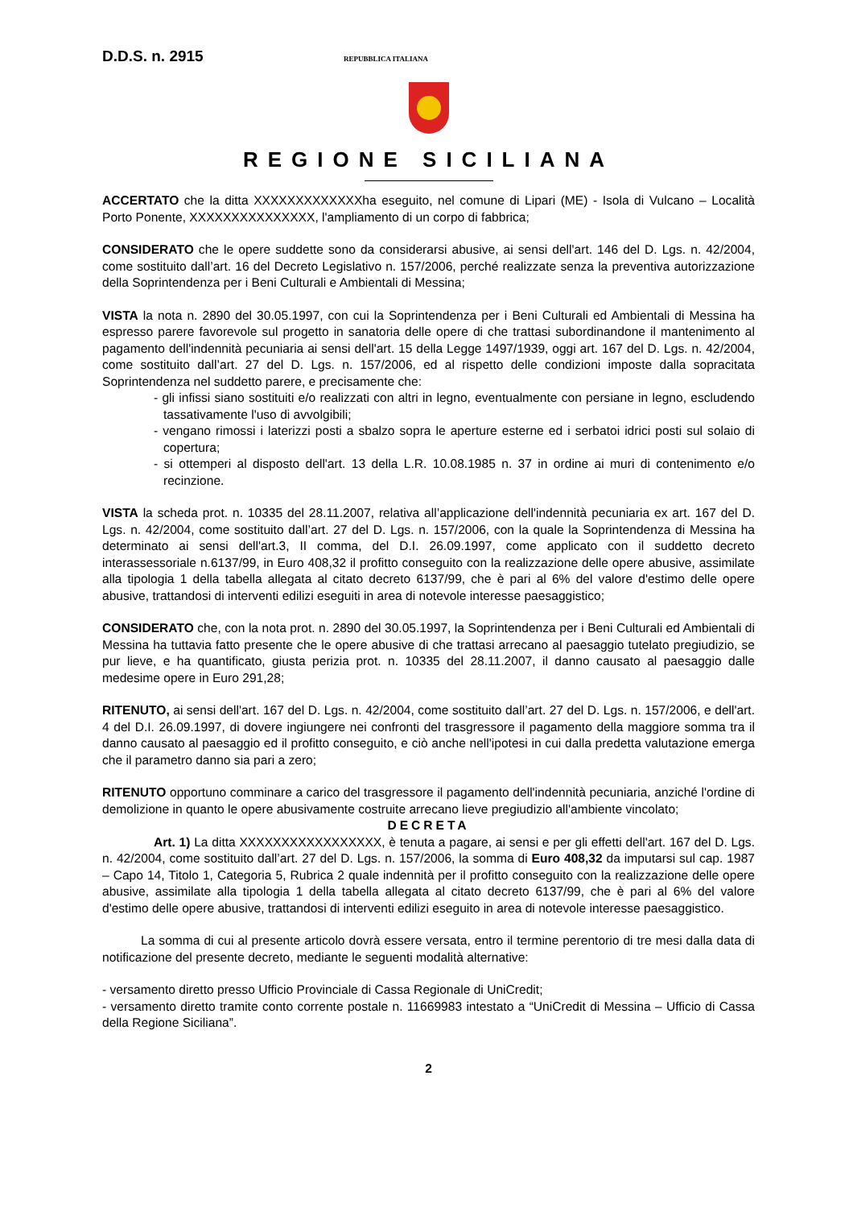D.D.S. n. 2915 REPUBBLICA ITALIANA
REGIONE SICILIANA
ACCERTATO che la ditta XXXXXXXXXXXXXha eseguito, nel comune di Lipari (ME) - Isola di Vulcano – Località Porto Ponente, XXXXXXXXXXXXXXX, l'ampliamento di un corpo di fabbrica;
CONSIDERATO che le opere suddette sono da considerarsi abusive, ai sensi dell'art. 146 del D. Lgs. n. 42/2004, come sostituito dall’art. 16 del Decreto Legislativo n. 157/2006, perché realizzate senza la preventiva autorizzazione della Soprintendenza per i Beni Culturali e Ambientali di Messina;
VISTA la nota n. 2890 del 30.05.1997, con cui la Soprintendenza per i Beni Culturali ed Ambientali di Messina ha espresso parere favorevole sul progetto in sanatoria delle opere di che trattasi subordinandone il mantenimento al pagamento dell'indennità pecuniaria ai sensi dell'art. 15 della Legge 1497/1939, oggi art. 167 del D. Lgs. n. 42/2004, come sostituito dall’art. 27 del D. Lgs. n. 157/2006, ed al rispetto delle condizioni imposte dalla sopracitata Soprintendenza nel suddetto parere, e precisamente che:
- gli infissi siano sostituiti e/o realizzati con altri in legno, eventualmente con persiane in legno, escludendo tassativamente l'uso di avvolgibili;
- vengano rimossi i laterizzi posti a sbalzo sopra le aperture esterne ed i serbatoi idrici posti sul solaio di copertura;
- si ottemperi al disposto dell'art. 13 della L.R. 10.08.1985 n. 37 in ordine ai muri di contenimento e/o recinzione.
VISTA la scheda prot. n. 10335 del 28.11.2007, relativa all’applicazione dell'indennità pecuniaria ex art. 167 del D. Lgs. n. 42/2004, come sostituito dall’art. 27 del D. Lgs. n. 157/2006, con la quale la Soprintendenza di Messina ha determinato ai sensi dell'art.3, II comma, del D.I. 26.09.1997, come applicato con il suddetto decreto interassessoriale n.6137/99, in Euro 408,32 il profitto conseguito con la realizzazione delle opere abusive, assimilate alla tipologia 1 della tabella allegata al citato decreto 6137/99, che è pari al 6% del valore d'estimo delle opere abusive, trattandosi di interventi edilizi eseguiti in area di notevole interesse paesaggistico;
CONSIDERATO che, con la nota prot. n. 2890 del 30.05.1997, la Soprintendenza per i Beni Culturali ed Ambientali di Messina ha tuttavia fatto presente che le opere abusive di che trattasi arrecano al paesaggio tutelato pregiudizio, se pur lieve, e ha quantificato, giusta perizia prot. n. 10335 del 28.11.2007, il danno causato al paesaggio dalle medesime opere in Euro 291,28;
RITENUTO, ai sensi dell'art. 167 del D. Lgs. n. 42/2004, come sostituito dall’art. 27 del D. Lgs. n. 157/2006, e dell'art. 4 del D.I. 26.09.1997, di dovere ingiungere nei confronti del trasgressore il pagamento della maggiore somma tra il danno causato al paesaggio ed il profitto conseguito, e ciò anche nell'ipotesi in cui dalla predetta valutazione emerga che il parametro danno sia pari a zero;
RITENUTO opportuno comminare a carico del trasgressore il pagamento dell'indennità pecuniaria, anziché l'ordine di demolizione in quanto le opere abusivamente costruite arrecano lieve pregiudizio all'ambiente vincolato;
DECRETA
Art. 1) La ditta XXXXXXXXXXXXXXXXX, è tenuta a pagare, ai sensi e per gli effetti dell'art. 167 del D. Lgs. n. 42/2004, come sostituito dall’art. 27 del D. Lgs. n. 157/2006, la somma di Euro 408,32 da imputarsi sul cap. 1987 – Capo 14, Titolo 1, Categoria 5, Rubrica 2 quale indennità per il profitto conseguito con la realizzazione delle opere abusive, assimilate alla tipologia 1 della tabella allegata al citato decreto 6137/99, che è pari al 6% del valore d'estimo delle opere abusive, trattandosi di interventi edilizi eseguito in area di notevole interesse paesaggistico.
La somma di cui al presente articolo dovrà essere versata, entro il termine perentorio di tre mesi dalla data di notificazione del presente decreto, mediante le seguenti modalità alternative:
- versamento diretto presso Ufficio Provinciale di Cassa Regionale di UniCredit;
- versamento diretto tramite conto corrente postale n. 11669983 intestato a “UniCredit di Messina – Ufficio di Cassa della Regione Siciliana”.
2